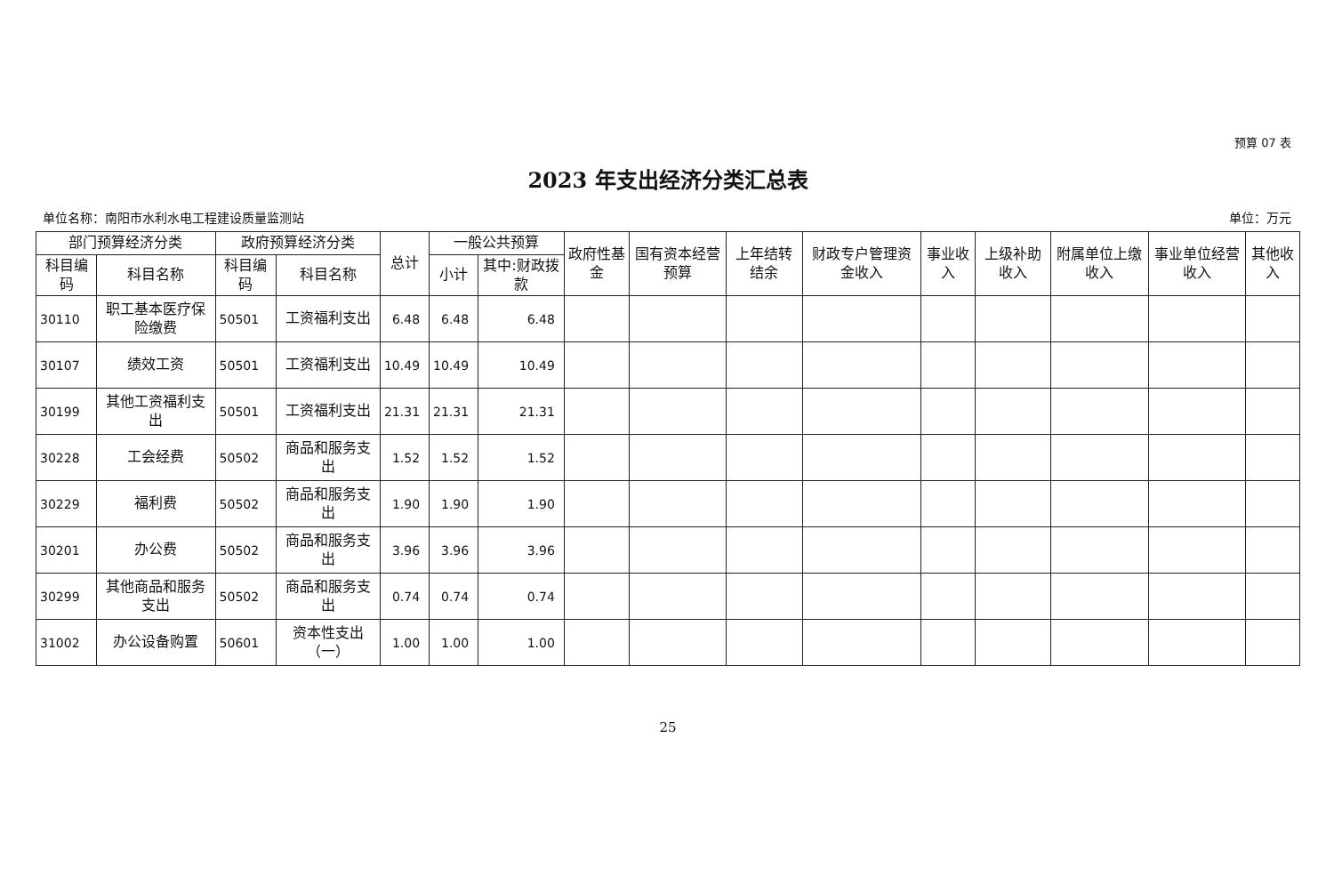预算 07 表
2023 年支出经济分类汇总表
单位名称：南阳市水利水电工程建设质量监测站 单位：万元
| 部门预算经济分类 | | 政府预算经济分类 | | 总计 | 一般公共预算 | | 政府性基金 | 国有资本经营预算 | 上年结转结余 | 财政专户管理资金收入 | 事业收入 | 上级补助收入 | 附属单位上缴收入 | 事业单位经营收入 | 其他收入 |
| --- | --- | --- | --- | --- | --- | --- | --- | --- | --- | --- | --- | --- | --- | --- | --- |
| 科目编码 | 科目名称 | 科目编码 | 科目名称 | | 小计 | 其中:财政拨款 | | | | | | | | | |
| 30110 | 职工基本医疗保险缴费 | 50501 | 工资福利支出 | 6.48 | 6.48 | 6.48 | | | | | | | | | |
| 30107 | 绩效工资 | 50501 | 工资福利支出 | 10.49 | 10.49 | 10.49 | | | | | | | | | |
| 30199 | 其他工资福利支出 | 50501 | 工资福利支出 | 21.31 | 21.31 | 21.31 | | | | | | | | | |
| 30228 | 工会经费 | 50502 | 商品和服务支出 | 1.52 | 1.52 | 1.52 | | | | | | | | | |
| 30229 | 福利费 | 50502 | 商品和服务支出 | 1.90 | 1.90 | 1.90 | | | | | | | | | |
| 30201 | 办公费 | 50502 | 商品和服务支出 | 3.96 | 3.96 | 3.96 | | | | | | | | | |
| 30299 | 其他商品和服务支出 | 50502 | 商品和服务支出 | 0.74 | 0.74 | 0.74 | | | | | | | | | |
| 31002 | 办公设备购置 | 50601 | 资本性支出（一） | 1.00 | 1.00 | 1.00 | | | | | | | | | |
25